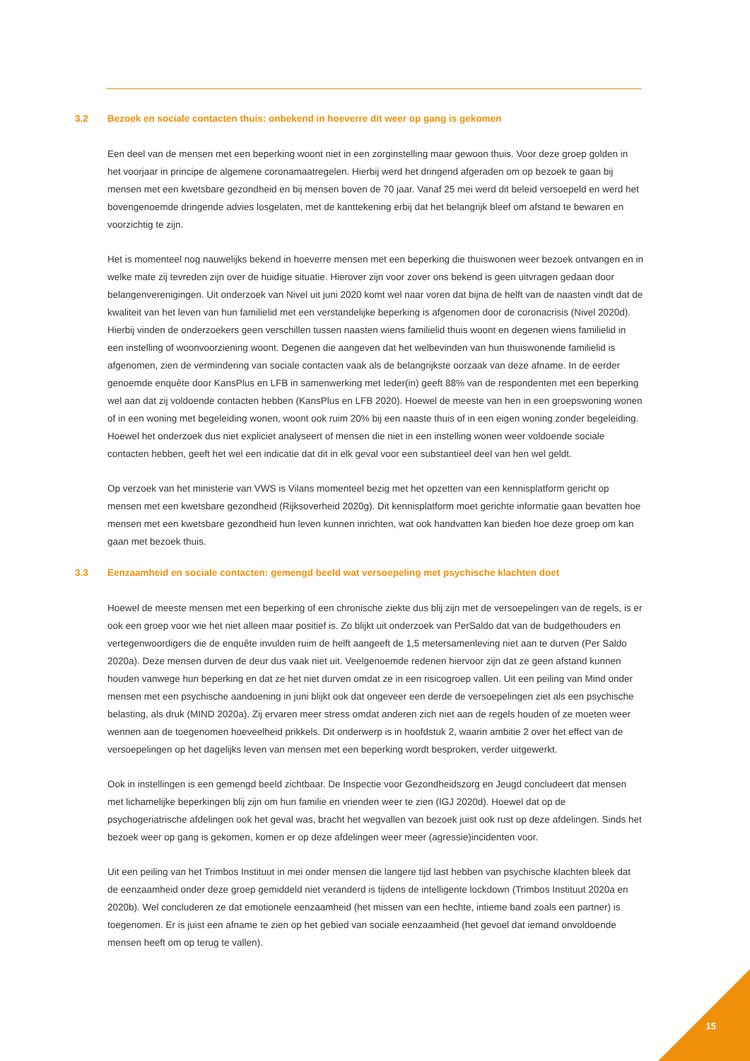3.2 Bezoek en sociale contacten thuis: onbekend in hoeverre dit weer op gang is gekomen
Een deel van de mensen met een beperking woont niet in een zorginstelling maar gewoon thuis. Voor deze groep golden in het voorjaar in principe de algemene coronamaatregelen. Hierbij werd het dringend afgeraden om op bezoek te gaan bij mensen met een kwetsbare gezondheid en bij mensen boven de 70 jaar. Vanaf 25 mei werd dit beleid versoepeld en werd het bovengenoemde dringende advies losgelaten, met de kanttekening erbij dat het belangrijk bleef om afstand te bewaren en voorzichtig te zijn.
Het is momenteel nog nauwelijks bekend in hoeverre mensen met een beperking die thuiswonen weer bezoek ontvangen en in welke mate zij tevreden zijn over de huidige situatie. Hierover zijn voor zover ons bekend is geen uitvragen gedaan door belangenverenigingen. Uit onderzoek van Nivel uit juni 2020 komt wel naar voren dat bijna de helft van de naasten vindt dat de kwaliteit van het leven van hun familielid met een verstandelijke beperking is afgenomen door de coronacrisis (Nivel 2020d). Hierbij vinden de onderzoekers geen verschillen tussen naasten wiens familielid thuis woont en degenen wiens familielid in een instelling of woonvoorziening woont. Degenen die aangeven dat het welbevinden van hun thuiswonende familielid is afgenomen, zien de vermindering van sociale contacten vaak als de belangrijkste oorzaak van deze afname. In de eerder genoemde enquête door KansPlus en LFB in samenwerking met Ieder(in) geeft 88% van de respondenten met een beperking wel aan dat zij voldoende contacten hebben (KansPlus en LFB 2020). Hoewel de meeste van hen in een groepswoning wonen of in een woning met begeleiding wonen, woont ook ruim 20% bij een naaste thuis of in een eigen woning zonder begeleiding. Hoewel het onderzoek dus niet expliciet analyseert of mensen die niet in een instelling wonen weer voldoende sociale contacten hebben, geeft het wel een indicatie dat dit in elk geval voor een substantieel deel van hen wel geldt.
Op verzoek van het ministerie van VWS is Vilans momenteel bezig met het opzetten van een kennisplatform gericht op mensen met een kwetsbare gezondheid (Rijksoverheid 2020g). Dit kennisplatform moet gerichte informatie gaan bevatten hoe mensen met een kwetsbare gezondheid hun leven kunnen inrichten, wat ook handvatten kan bieden hoe deze groep om kan gaan met bezoek thuis.
3.3 Eenzaamheid en sociale contacten: gemengd beeld wat versoepeling met psychische klachten doet
Hoewel de meeste mensen met een beperking of een chronische ziekte dus blij zijn met de versoepelingen van de regels, is er ook een groep voor wie het niet alleen maar positief is. Zo blijkt uit onderzoek van PerSaldo dat van de budgethouders en vertegenwoordigers die de enquête invulden ruim de helft aangeeft de 1,5 metersamenleving niet aan te durven (Per Saldo 2020a). Deze mensen durven de deur dus vaak niet uit. Veelgenoemde redenen hiervoor zijn dat ze geen afstand kunnen houden vanwege hun beperking en dat ze het niet durven omdat ze in een risicogroep vallen. Uit een peiling van Mind onder mensen met een psychische aandoening in juni blijkt ook dat ongeveer een derde de versoepelingen ziet als een psychische belasting, als druk (MIND 2020a). Zij ervaren meer stress omdat anderen zich niet aan de regels houden of ze moeten weer wennen aan de toegenomen hoeveelheid prikkels. Dit onderwerp is in hoofdstuk 2, waarin ambitie 2 over het effect van de versoepelingen op het dagelijks leven van mensen met een beperking wordt besproken, verder uitgewerkt.
Ook in instellingen is een gemengd beeld zichtbaar. De Inspectie voor Gezondheidszorg en Jeugd concludeert dat mensen met lichamelijke beperkingen blij zijn om hun familie en vrienden weer te zien (IGJ 2020d). Hoewel dat op de psychogeriatrische afdelingen ook het geval was, bracht het wegvallen van bezoek juist ook rust op deze afdelingen. Sinds het bezoek weer op gang is gekomen, komen er op deze afdelingen weer meer (agressie)incidenten voor.
Uit een peiling van het Trimbos Instituut in mei onder mensen die langere tijd last hebben van psychische klachten bleek dat de eenzaamheid onder deze groep gemiddeld niet veranderd is tijdens de intelligente lockdown (Trimbos Instituut 2020a en 2020b). Wel concluderen ze dat emotionele eenzaamheid (het missen van een hechte, intieme band zoals een partner) is toegenomen. Er is juist een afname te zien op het gebied van sociale eenzaamheid (het gevoel dat iemand onvoldoende mensen heeft om op terug te vallen).
15